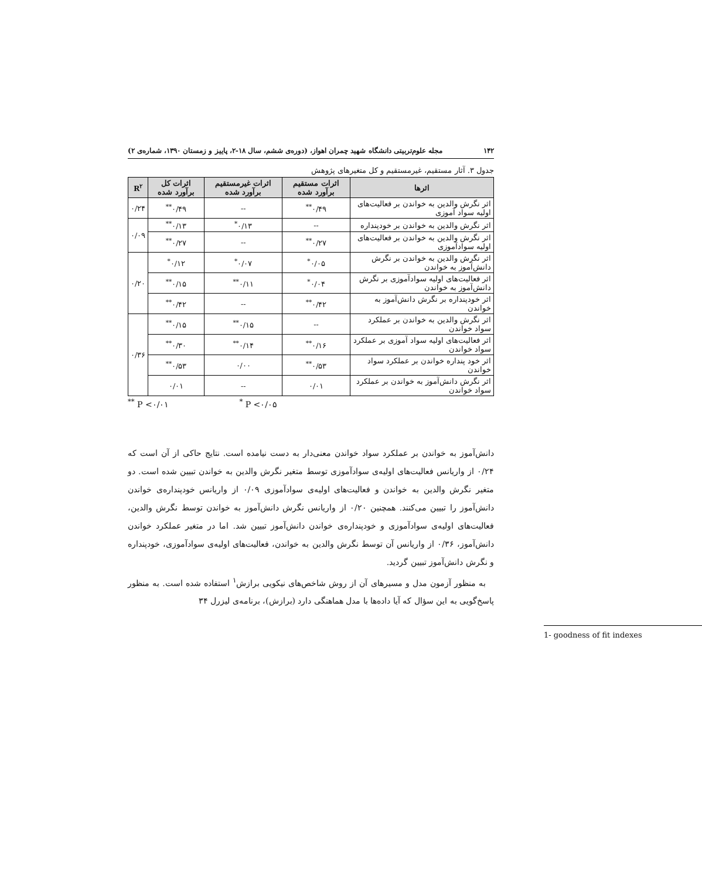۱۴۲ مجله علوم‌تربیتی دانشگاه شهید چمران اهواز، (دوره‌ی ششم، سال ۱۸-۲، پاییز و زمستان ۱۳۹۰، شماره‌ی ۲)
جدول ۳. آثار مستقیم، غیرمستقیم و کل متغیرهای پژوهش
| اثرها | اثرات مستقیم برآورد شده | اثرات غیرمستقیم برآورد شده | اثرات کل برآورد شده | R<sup>۲</sup> |
| --- | --- | --- | --- | --- |
| اثر نگرش والدین به خواندن بر فعالیت‌های اولیه سواد آموزی | ۰/۴۹<sup>**</sup> | -- | ۰/۴۹<sup>**</sup> | ۰/۲۴ |
| اثر نگرش والدین به خواندن بر خودپنداره | -- | ۰/۱۳<sup>*</sup> | ۰/۱۳<sup>**</sup> | ۰/۰۹ |
| اثر نگرش والدین به خواندن بر فعالیت‌های اولیه سوادآموزی | ۰/۲۷<sup>**</sup> | -- | ۰/۲۷<sup>**</sup> | |
| اثر نگرش والدین به خواندن بر نگرش دانش‌آموز به خواندن | ۰/۰۵<sup>*</sup> | ۰/۰۷<sup>*</sup> | ۰/۱۲<sup>*</sup> | ۰/۲۰ |
| اثر فعالیت‌های اولیه سوادآموزی بر نگرش دانش‌آموز به خواندن | ۰/۰۴<sup>*</sup> | ۰/۱۱<sup>**</sup> | ۰/۱۵<sup>**</sup> | |
| اثر خودپنداره بر نگرش دانش‌آموز به خواندن | ۰/۴۲<sup>**</sup> | -- | ۰/۴۲<sup>**</sup> | |
| اثر نگرش والدین به خواندن بر عملکرد سواد خواندن | -- | ۰/۱۵<sup>**</sup> | ۰/۱۵<sup>**</sup> | ۰/۳۶ |
| اثر فعالیت‌های اولیه سواد آموزی بر عملکرد سواد خواندن | ۰/۱۶<sup>**</sup> | ۰/۱۴<sup>**</sup> | ۰/۳۰<sup>**</sup> | |
| اثر خود پنداره خواندن بر عملکرد سواد خواندن | ۰/۵۳<sup>**</sup> | ۰/۰۰ | ۰/۵۳<sup>**</sup> | |
| اثر نگرش دانش‌آموز به خواندن بر عملکرد سواد خواندن | ۰/۰۱ | -- | ۰/۰۱ | |
<sup>**</sup> P <۰/۰۱<sup>*</sup> P <۰/۰۵
دانش‌آموز به خواندن بر عملکرد سواد خواندن معنی‌دار به دست نیامده است. نتایج حاکی از آن است که ۰/۲۴ از واریانس فعالیت‌های اولیه‌ی سوادآموزی توسط متغیر نگرش والدین به خواندن تبیین شده است. دو متغیر نگرش والدین به خواندن و فعالیت‌های اولیه‌ی سوادآموزی ۰/۰۹ از واریانس خودپنداره‌ی خواندن دانش‌آموز را تبیین می‌کنند. همچنین ۰/۲۰ از واریانس نگرش دانش‌آموز به خواندن توسط نگرش والدین، فعالیت‌های اولیه‌ی سوادآموزی و خودپنداره‌ی خواندن دانش‌آموز تبیین شد. اما در متغیر عملکرد خواندن دانش‌آموز، ۰/۳۶ از واریانس آن توسط نگرش والدین به خواندن، فعالیت‌های اولیه‌ی سوادآموزی، خودپنداره و نگرش دانش‌آموز تبیین گردید.
به منظور آزمون مدل و مسیرهای آن از روش شاخص‌های نیکویی برازش<sup>۱</sup> استفاده شده است. به منظور پاسخ‌گویی به این سؤال که آیا داده‌ها با مدل هماهنگی دارد (برازش)، برنامه‌ی لیزرل ۳۴
1- goodness of fit indexes